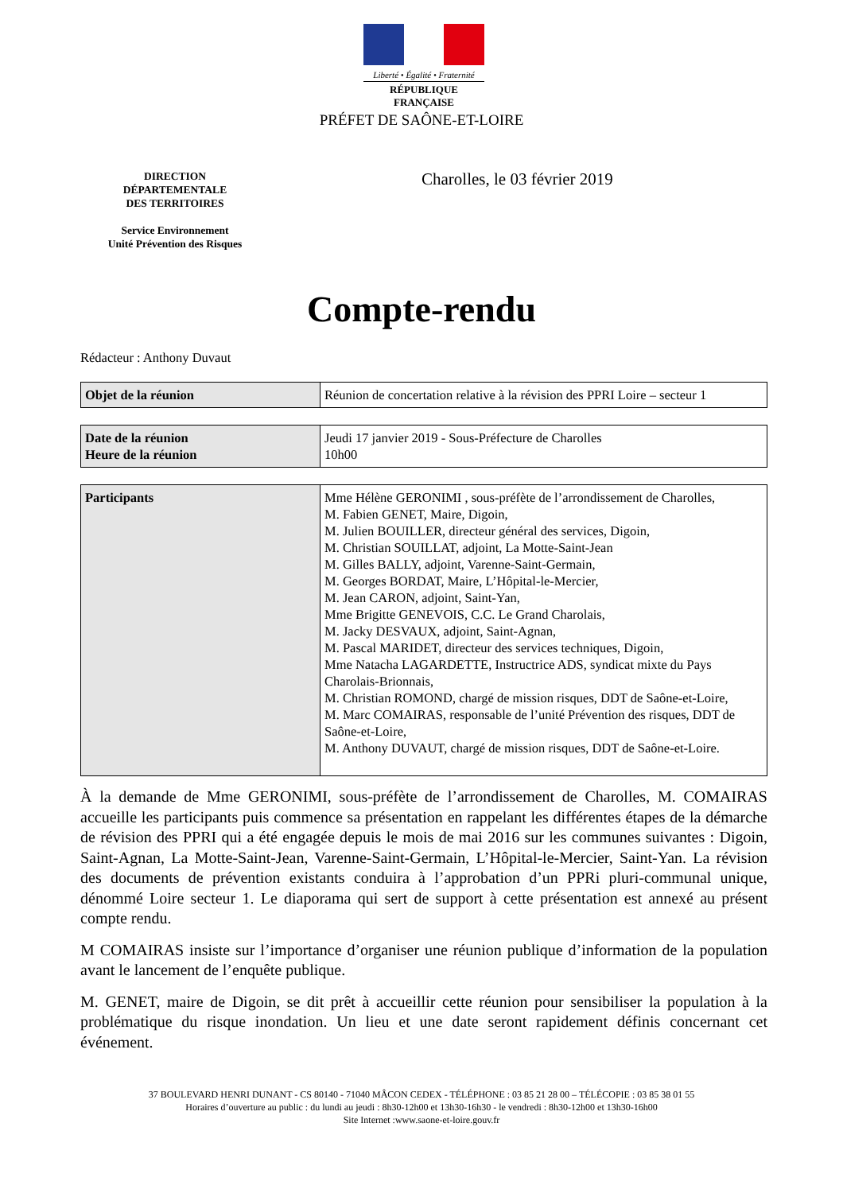Liberté • Égalité • Fraternité
RÉPUBLIQUE FRANÇAISE
PRÉFET DE SAÔNE-ET-LOIRE
DIRECTION
DÉPARTEMENTALE
DES TERRITOIRES
Service Environnement
Unité Prévention des Risques
Charolles, le 03 février 2019
Compte-rendu
Rédacteur : Anthony Duvaut
| Objet de la réunion | Réunion de concertation relative à la révision des PPRI Loire – secteur 1 |
| Date de la réunion Heure de la réunion | Jeudi 17 janvier 2019 - Sous-Préfecture de Charolles 10h00 |
| Participants | Mme Hélène GERONIMI , sous-préfète de l’arrondissement de Charolles, M. Fabien GENET, Maire, Digoin, M. Julien BOUILLER, directeur général des services, Digoin, M. Christian SOUILLAT, adjoint, La Motte-Saint-Jean M. Gilles BALLY, adjoint, Varenne-Saint-Germain, M. Georges BORDAT, Maire, L’Hôpital-le-Mercier, M. Jean CARON, adjoint, Saint-Yan, Mme Brigitte GENEVOIS, C.C. Le Grand Charolais, M. Jacky DESVAUX, adjoint, Saint-Agnan, M. Pascal MARIDET, directeur des services techniques, Digoin, Mme Natacha LAGARDETTE, Instructrice ADS, syndicat mixte du Pays Charolais-Brionnais, M. Christian ROMOND, chargé de mission risques, DDT de Saône-et-Loire, M. Marc COMAIRAS, responsable de l’unité Prévention des risques, DDT de Saône-et-Loire, M. Anthony DUVAUT, chargé de mission risques, DDT de Saône-et-Loire. |
À la demande de Mme GERONIMI, sous-préfète de l’arrondissement de Charolles, M. COMAIRAS accueille les participants puis commence sa présentation en rappelant les différentes étapes de la démarche de révision des PPRI qui a été engagée depuis le mois de mai 2016 sur les communes suivantes : Digoin, Saint-Agnan, La Motte-Saint-Jean, Varenne-Saint-Germain, L’Hôpital-le-Mercier, Saint-Yan. La révision des documents de prévention existants conduira à l’approbation d’un PPRi pluri-communal unique, dénommé Loire secteur 1. Le diaporama qui sert de support à cette présentation est annexé au présent compte rendu.
M COMAIRAS insiste sur l’importance d’organiser une réunion publique d’information de la population avant le lancement de l’enquête publique.
M. GENET, maire de Digoin, se dit prêt à accueillir cette réunion pour sensibiliser la population à la problématique du risque inondation. Un lieu et une date seront rapidement définis concernant cet événement.
37 BOULEVARD HENRI DUNANT - CS 80140 - 71040 MÂCON CEDEX - TÉLÉPHONE : 03 85 21 28 00 – TÉLÉCOPIE : 03 85 38 01 55
Horaires d’ouverture au public : du lundi au jeudi : 8h30-12h00 et 13h30-16h30 - le vendredi : 8h30-12h00 et 13h30-16h00
Site Internet :www.saone-et-loire.gouv.fr